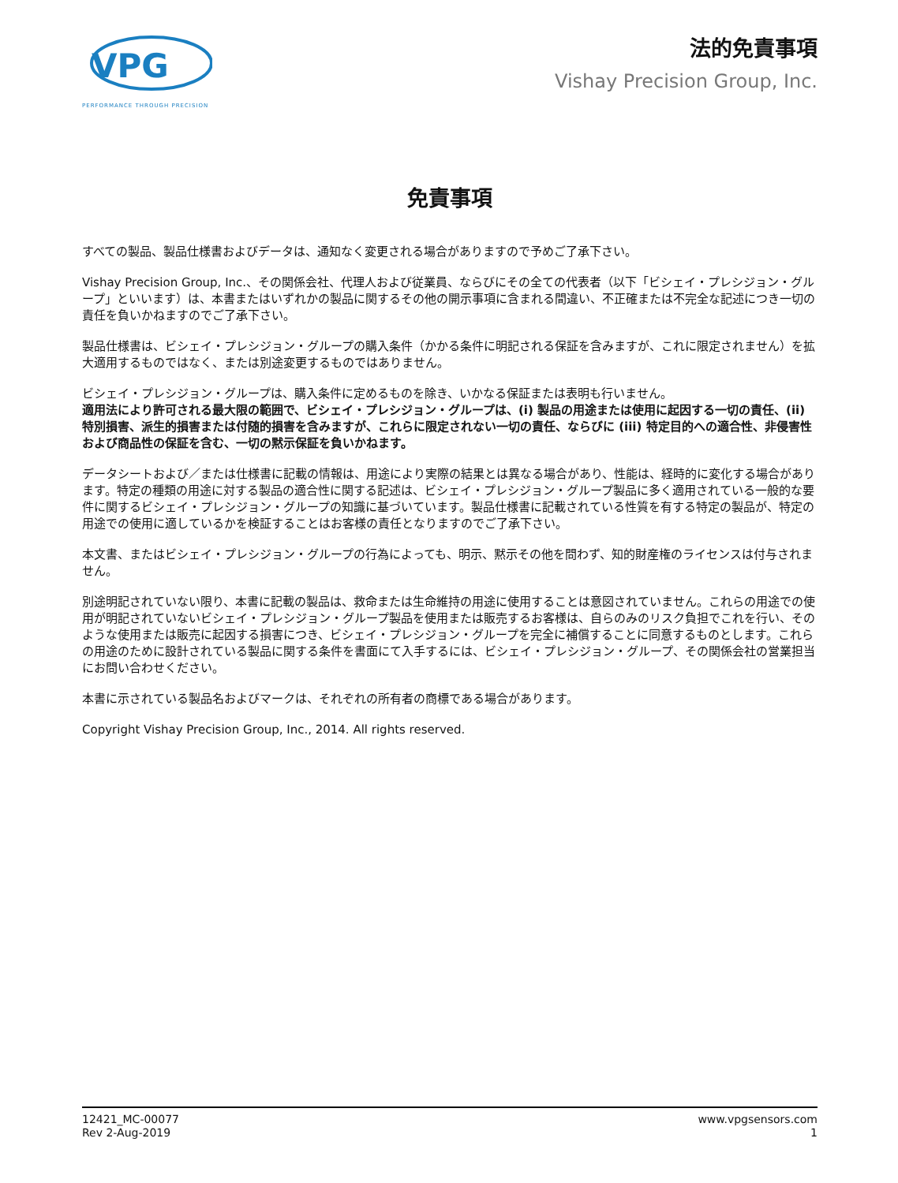VPG
PERFORMANCE THROUGH PRECISION
法的免責事項
Vishay Precision Group, Inc.
免責事項
すべての製品、製品仕様書およびデータは、通知なく変更される場合がありますので予めご了承下さい。
Vishay Precision Group, Inc.、その関係会社、代理人および従業員、ならびにその全ての代表者（以下「ビシェイ・プレシジョン・グループ」といいます）は、本書またはいずれかの製品に関するその他の開示事項に含まれる間違い、不正確または不完全な記述につき一切の責任を負いかねますのでご了承下さい。
製品仕様書は、ビシェイ・プレシジョン・グループの購入条件（かかる条件に明記される保証を含みますが、これに限定されません）を拡大適用するものではなく、または別途変更するものではありません。
ビシェイ・プレシジョン・グループは、購入条件に定めるものを除き、いかなる保証または表明も行いません。
適用法により許可される最大限の範囲で、ビシェイ・プレシジョン・グループは、(i) 製品の用途または使用に起因する一切の責任、(ii) 特別損害、派生的損害または付随的損害を含みますが、これらに限定されない一切の責任、ならびに (iii) 特定目的への適合性、非侵害性および商品性の保証を含む、一切の黙示保証を負いかねます。
データシートおよび／または仕様書に記載の情報は、用途により実際の結果とは異なる場合があり、性能は、経時的に変化する場合があります。特定の種類の用途に対する製品の適合性に関する記述は、ビシェイ・プレシジョン・グループ製品に多く適用されている一般的な要件に関するビシェイ・プレシジョン・グループの知識に基づいています。製品仕様書に記載されている性質を有する特定の製品が、特定の用途での使用に適しているかを検証することはお客様の責任となりますのでご了承下さい。
本文書、またはビシェイ・プレシジョン・グループの行為によっても、明示、黙示その他を問わず、知的財産権のライセンスは付与されません。
別途明記されていない限り、本書に記載の製品は、救命または生命維持の用途に使用することは意図されていません。これらの用途での使用が明記されていないビシェイ・プレシジョン・グループ製品を使用または販売するお客様は、自らのみのリスク負担でこれを行い、そのような使用または販売に起因する損害につき、ビシェイ・プレシジョン・グループを完全に補償することに同意するものとします。これらの用途のために設計されている製品に関する条件を書面にて入手するには、ビシェイ・プレシジョン・グループ、その関係会社の営業担当にお問い合わせください。
本書に示されている製品名およびマークは、それぞれの所有者の商標である場合があります。
Copyright Vishay Precision Group, Inc., 2014. All rights reserved.
12421_MC-00077
Rev 2-Aug-2019
www.vpgsensors.com
1